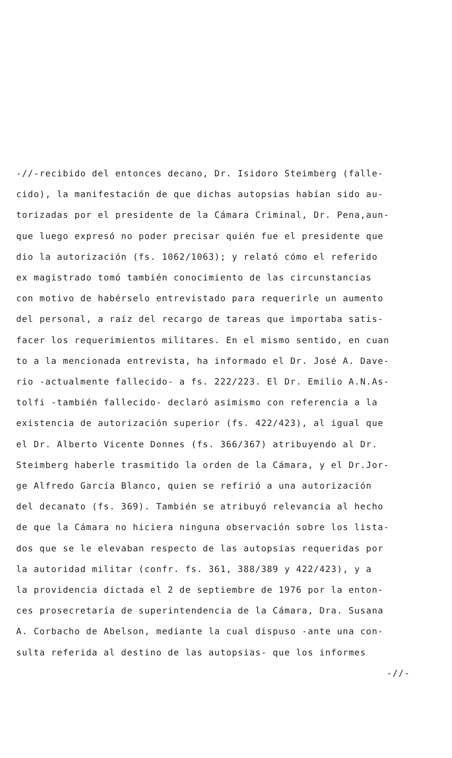-//-recibido del entonces decano, Dr. Isidoro Steimberg (falle-
cido), la manifestación de que dichas autopsias habían sido au-
torizadas por el presidente de la Cámara Criminal, Dr. Pena,aun-
que luego expresó no poder precisar quién fue el presidente que
dio la autorización (fs. 1062/1063); y relató cómo el referido
ex magistrado tomó también conocimiento de las circunstancias
con motivo de habérselo entrevistado para requerirle un aumento
del personal, a raíz del recargo de tareas que importaba satis-
facer los requerimientos militares. En el mismo sentido, en cuan
to a la mencionada entrevista, ha informado el Dr. José A. Dave-
rio -actualmente fallecido- a fs. 222/223. El Dr. Emilio A.N.As-
tolfi -también fallecido- declaró asimismo con referencia a la
existencia de autorización superior (fs. 422/423), al igual que
el Dr. Alberto Vicente Donnes (fs. 366/367) atribuyendo al Dr.
Steimberg haberle trasmitido la orden de la Cámara, y el Dr.Jor-
ge Alfredo García Blanco, quien se refirió a una autorización
del decanato (fs. 369). También se atribuyó relevancia al hecho
de que la Cámara no hiciera ninguna observación sobre los lista-
dos que se le elevaban respecto de las autopsias requeridas por
la autoridad militar (confr. fs. 361, 388/389 y 422/423), y a
la providencia dictada el 2 de septiembre de 1976 por la enton-
ces prosecretaría de superintendencia de la Cámara, Dra. Susana
A. Corbacho de Abelson, mediante la cual dispuso -ante una con-
sulta referida al destino de las autopsias- que los informes
-//-